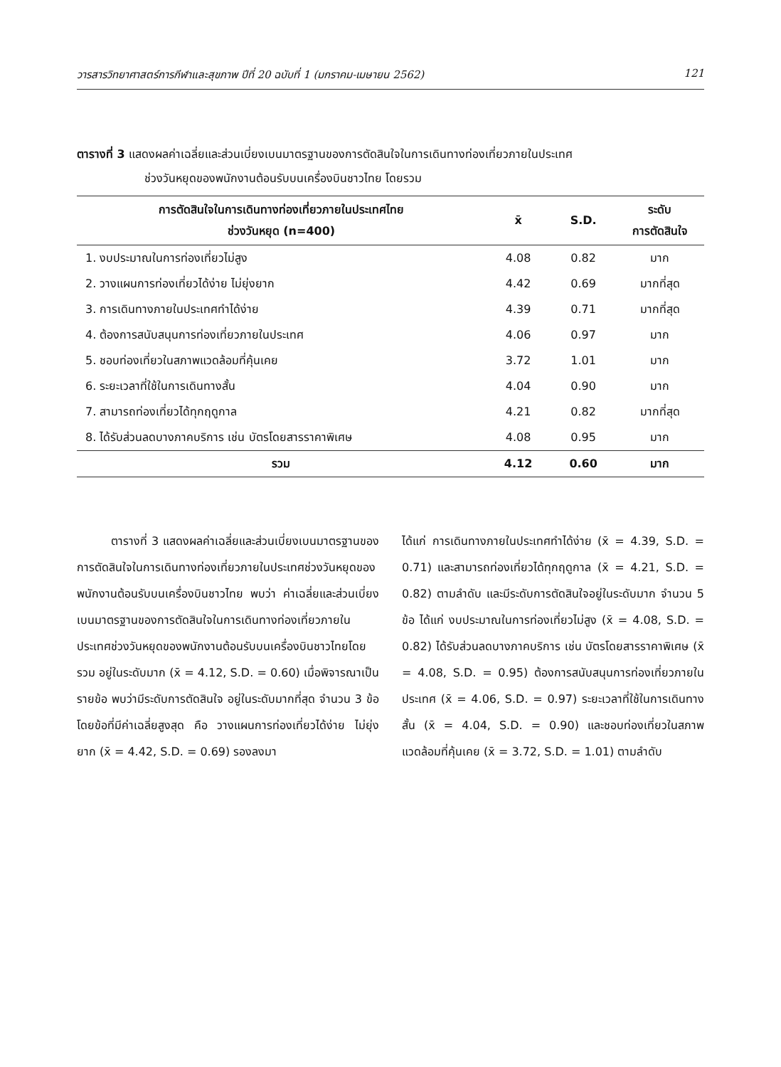วารสารวิทยาศาสตร์การกีฬาและสุขภาพ ปีที่ 20 ฉบับที่ 1 (มกราคม-เมษายน 2562) 121
ตารางที่ 3 แสดงผลค่าเฉลี่ยและส่วนเบี่ยงเบนมาตรฐานของการตัดสินใจในการเดินทางท่องเที่ยวภายในประเทศ
ช่วงวันหยุดของพนักงานต้อนรับบนเครื่องบินชาวไทย โดยรวม
| การตัดสินใจในการเดินทางท่องเที่ยวภายในประเทศไทย ช่วงวันหยุด (n=400) | x̄ | S.D. | ระดับ การตัดสินใจ |
| --- | --- | --- | --- |
| 1. งบประมาณในการท่องเที่ยวไม่สูง | 4.08 | 0.82 | มาก |
| 2. วางแผนการท่องเที่ยวได้ง่าย ไม่ยุ่งยาก | 4.42 | 0.69 | มากที่สุด |
| 3. การเดินทางภายในประเทศทำได้ง่าย | 4.39 | 0.71 | มากที่สุด |
| 4. ต้องการสนับสนุนการท่องเที่ยวภายในประเทศ | 4.06 | 0.97 | มาก |
| 5. ชอบท่องเที่ยวในสภาพแวดล้อมที่คุ้นเคย | 3.72 | 1.01 | มาก |
| 6. ระยะเวลาที่ใช้ในการเดินทางสั้น | 4.04 | 0.90 | มาก |
| 7. สามารถท่องเที่ยวได้ทุกฤดูกาล | 4.21 | 0.82 | มากที่สุด |
| 8. ได้รับส่วนลดบางภาคบริการ เช่น บัตรโดยสารราคาพิเศษ | 4.08 | 0.95 | มาก |
| รวม | 4.12 | 0.60 | มาก |
   ตารางที่ 3 แสดงผลค่าเฉลี่ยและส่วนเบี่ยงเบนมาตรฐานของการตัดสินใจในการเดินทางท่องเที่ยวภายในประเทศช่วงวันหยุดของพนักงานต้อนรับบนเครื่องบินชาวไทย พบว่า ค่าเฉลี่ยและส่วนเบี่ยงเบนมาตรฐานของการตัดสินใจในการเดินทางท่องเที่ยวภายในประเทศช่วงวันหยุดของพนักงานต้อนรับบนเครื่องบินชาวไทยโดยรวม อยู่ในระดับมาก (x̄ = 4.12, S.D. = 0.60) เมื่อพิจารณาเป็นรายข้อ พบว่ามีระดับการตัดสินใจ อยู่ในระดับมากที่สุด จำนวน 3 ข้อ โดยข้อที่มีค่าเฉลี่ยสูงสุด คือ วางแผนการท่องเที่ยวได้ง่าย ไม่ยุ่งยาก (x̄ = 4.42, S.D. = 0.69) รองลงมา
ได้แก่ การเดินทางภายในประเทศทำได้ง่าย (x̄ = 4.39, S.D. = 0.71) และสามารถท่องเที่ยวได้ทุกฤดูกาล (x̄ = 4.21, S.D. = 0.82) ตามลำดับ และมีระดับการตัดสินใจอยู่ในระดับมาก จำนวน 5 ข้อ ได้แก่ งบประมาณในการท่องเที่ยวไม่สูง (x̄ = 4.08, S.D. = 0.82) ได้รับส่วนลดบางภาคบริการ เช่น บัตรโดยสารราคาพิเศษ (x̄ = 4.08, S.D. = 0.95) ต้องการสนับสนุนการท่องเที่ยวภายในประเทศ (x̄ = 4.06, S.D. = 0.97) ระยะเวลาที่ใช้ในการเดินทางสั้น (x̄ = 4.04, S.D. = 0.90) และชอบท่องเที่ยวในสภาพแวดล้อมที่คุ้นเคย (x̄ = 3.72, S.D. = 1.01) ตามลำดับ